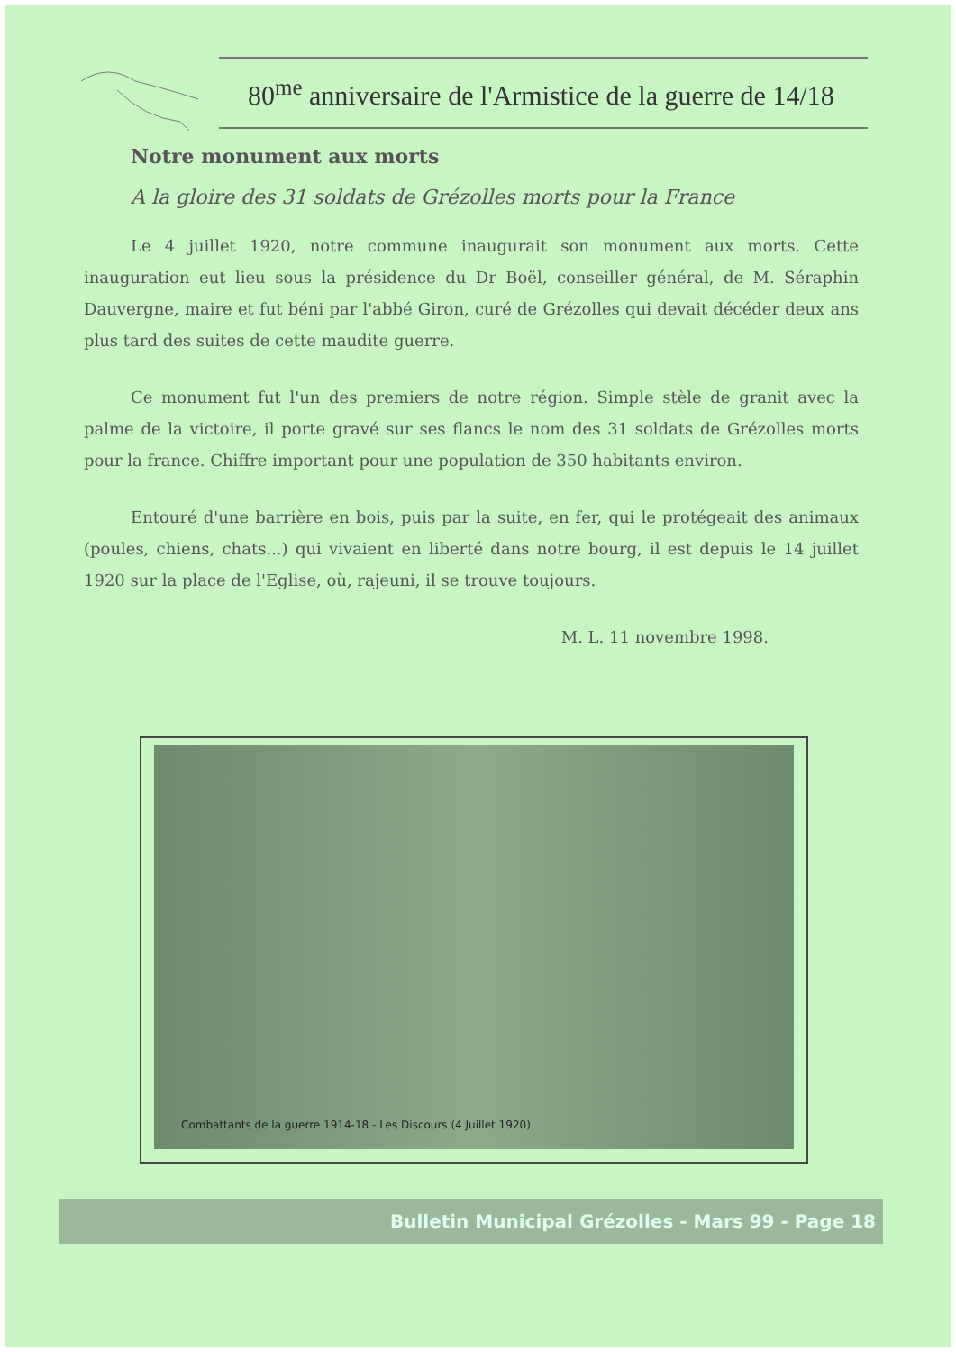80<sup>me</sup> anniversaire de l'Armistice de la guerre de 14/18
Notre monument aux morts
A la gloire des 31 soldats de Grézolles morts pour la France
Le 4 juillet 1920, notre commune inaugurait son monument aux morts. Cette inauguration eut lieu sous la présidence du Dr Boël, conseiller général, de M. Séraphin Dauvergne, maire et fut béni par l'abbé Giron, curé de Grézolles qui devait décéder deux ans plus tard des suites de cette maudite guerre.
Ce monument fut l'un des premiers de notre région. Simple stèle de granit avec la palme de la victoire, il porte gravé sur ses flancs le nom des 31 soldats de Grézolles morts pour la france. Chiffre important pour une population de 350 habitants environ.
Entouré d'une barrière en bois, puis par la suite, en fer, qui le protégeait des animaux (poules, chiens, chats...) qui vivaient en liberté dans notre bourg, il est depuis le 14 juillet 1920 sur la place de l'Eglise, où, rajeuni, il se trouve toujours.
M. L. 11 novembre 1998.
Combattants de la guerre 1914-18 - Les Discours (4 Juillet 1920)
Bulletin Municipal Grézolles - Mars 99 - Page 18